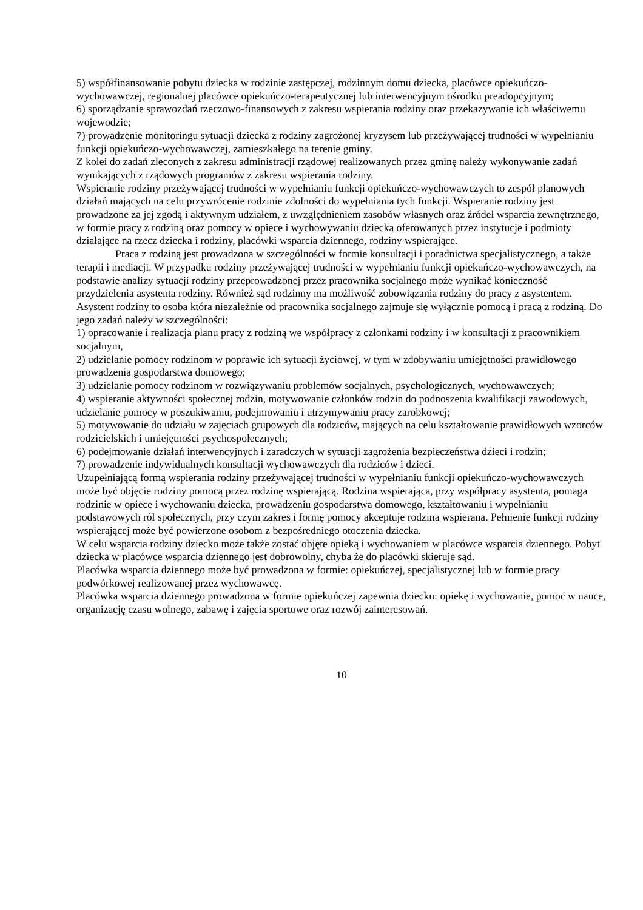5) współfinansowanie pobytu dziecka w rodzinie zastępczej, rodzinnym domu dziecka, placówce opiekuńczo-wychowawczej, regionalnej placówce opiekuńczo-terapeutycznej lub interwencyjnym ośrodku preadopcyjnym;
6) sporządzanie sprawozdań rzeczowo-finansowych z zakresu wspierania rodziny oraz przekazywanie ich właściwemu wojewodzie;
7) prowadzenie monitoringu sytuacji dziecka z rodziny zagrożonej kryzysem lub przeżywającej trudności w wypełnianiu funkcji opiekuńczo-wychowawczej, zamieszkałego na terenie gminy.
Z kolei do zadań zleconych z zakresu administracji rządowej realizowanych przez gminę należy wykonywanie zadań wynikających z rządowych programów z zakresu wspierania rodziny.
Wspieranie rodziny przeżywającej trudności w wypełnianiu funkcji opiekuńczo-wychowawczych to zespół planowych działań mających na celu przywrócenie rodzinie zdolności do wypełniania tych funkcji. Wspieranie rodziny jest prowadzone za jej zgodą i aktywnym udziałem, z uwzględnieniem zasobów własnych oraz źródeł wsparcia zewnętrznego, w formie pracy z rodziną oraz pomocy w opiece i wychowywaniu dziecka oferowanych przez instytucje i podmioty działające na rzecz dziecka i rodziny, placówki wsparcia dziennego, rodziny wspierające.
Praca z rodziną jest prowadzona w szczególności w formie konsultacji i poradnictwa specjalistycznego, a także terapii i mediacji. W przypadku rodziny przeżywającej trudności w wypełnianiu funkcji opiekuńczo-wychowawczych, na podstawie analizy sytuacji rodziny przeprowadzonej przez pracownika socjalnego może wynikać konieczność przydzielenia asystenta rodziny. Również sąd rodzinny ma możliwość zobowiązania rodziny do pracy z asystentem.
Asystent rodziny to osoba która niezależnie od pracownika socjalnego zajmuje się wyłącznie pomocą i pracą z rodziną. Do jego zadań należy w szczególności:
1) opracowanie i realizacja planu pracy z rodziną we współpracy z członkami rodziny i w konsultacji z pracownikiem socjalnym,
2) udzielanie pomocy rodzinom w poprawie ich sytuacji życiowej, w tym w zdobywaniu umiejętności prawidłowego prowadzenia gospodarstwa domowego;
3) udzielanie pomocy rodzinom w rozwiązywaniu problemów socjalnych, psychologicznych, wychowawczych;
4) wspieranie aktywności społecznej rodzin, motywowanie członków rodzin do podnoszenia kwalifikacji zawodowych, udzielanie pomocy w poszukiwaniu, podejmowaniu i utrzymywaniu pracy zarobkowej;
5) motywowanie do udziału w zajęciach grupowych dla rodziców, mających na celu kształtowanie prawidłowych wzorców rodzicielskich i umiejętności psychospołecznych;
6) podejmowanie działań interwencyjnych i zaradczych w sytuacji zagrożenia bezpieczeństwa dzieci i rodzin;
7) prowadzenie indywidualnych konsultacji wychowawczych dla rodziców i dzieci.
Uzupełniającą formą wspierania rodziny przeżywającej trudności w wypełnianiu funkcji opiekuńczo-wychowawczych może być objęcie rodziny pomocą przez rodzinę wspierającą. Rodzina wspierająca, przy współpracy asystenta, pomaga rodzinie w opiece i wychowaniu dziecka, prowadzeniu gospodarstwa domowego, kształtowaniu i wypełnianiu podstawowych ról społecznych, przy czym zakres i formę pomocy akceptuje rodzina wspierana. Pełnienie funkcji rodziny wspierającej może być powierzone osobom z bezpośredniego otoczenia dziecka.
W celu wsparcia rodziny dziecko może także zostać objęte opieką i wychowaniem w placówce wsparcia dziennego. Pobyt dziecka w placówce wsparcia dziennego jest dobrowolny, chyba że do placówki skieruje sąd.
Placówka wsparcia dziennego może być prowadzona w formie: opiekuńczej, specjalistycznej lub w formie pracy podwórkowej realizowanej przez wychowawcę.
Placówka wsparcia dziennego prowadzona w formie opiekuńczej zapewnia dziecku: opiekę i wychowanie, pomoc w nauce, organizację czasu wolnego, zabawę i zajęcia sportowe oraz rozwój zainteresowań.
10